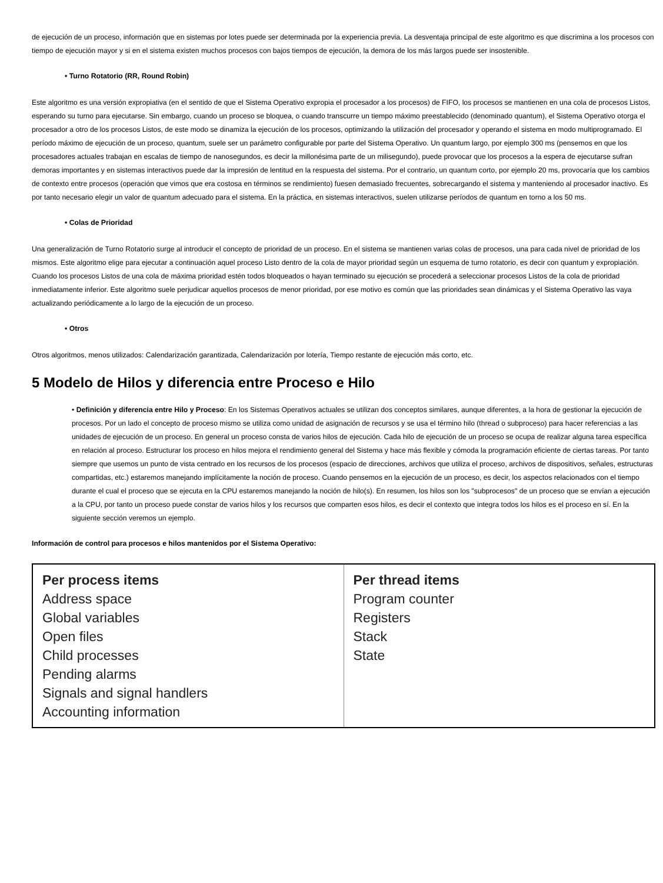de ejecución de un proceso, información que en sistemas por lotes puede ser determinada por la experiencia previa. La desventaja principal de este algoritmo es que discrimina a los procesos con tiempo de ejecución mayor y si en el sistema existen muchos procesos con bajos tiempos de ejecución, la demora de los más largos puede ser insostenible.
• Turno Rotatorio (RR, Round Robin)
Este algoritmo es una versión expropiativa (en el sentido de que el Sistema Operativo expropia el procesador a los procesos) de FIFO, los procesos se mantienen en una cola de procesos Listos, esperando su turno para ejecutarse. Sin embargo, cuando un proceso se bloquea, o cuando transcurre un tiempo máximo preestablecido (denominado quantum), el Sistema Operativo otorga el procesador a otro de los procesos Listos, de este modo se dinamiza la ejecución de los procesos, optimizando la utilización del procesador y operando el sistema en modo multiprogramado. El período máximo de ejecución de un proceso, quantum, suele ser un parámetro configurable por parte del Sistema Operativo. Un quantum largo, por ejemplo 300 ms (pensemos en que los procesadores actuales trabajan en escalas de tiempo de nanosegundos, es decir la millonésima parte de un milisegundo), puede provocar que los procesos a la espera de ejecutarse sufran demoras importantes y en sistemas interactivos puede dar la impresión de lentitud en la respuesta del sistema. Por el contrario, un quantum corto, por ejemplo 20 ms, provocaría que los cambios de contexto entre procesos (operación que vimos que era costosa en términos se rendimiento) fuesen demasiado frecuentes, sobrecargando el sistema y manteniendo al procesador inactivo. Es por tanto necesario elegir un valor de quantum adecuado para el sistema. En la práctica, en sistemas interactivos, suelen utilizarse períodos de quantum en torno a los 50 ms.
• Colas de Prioridad
Una generalización de Turno Rotatorio surge al introducir el concepto de prioridad de un proceso. En el sistema se mantienen varias colas de procesos, una para cada nivel de prioridad de los mismos. Este algoritmo elige para ejecutar a continuación aquel proceso Listo dentro de la cola de mayor prioridad según un esquema de turno rotatorio, es decir con quantum y expropiación. Cuando los procesos Listos de una cola de máxima prioridad estén todos bloqueados o hayan terminado su ejecución se procederá a seleccionar procesos Listos de la cola de prioridad inmediatamente inferior. Este algoritmo suele perjudicar aquellos procesos de menor prioridad, por ese motivo es común que las prioridades sean dinámicas y el Sistema Operativo las vaya actualizando periódicamente a lo largo de la ejecución de un proceso.
• Otros
Otros algoritmos, menos utilizados: Calendarización garantizada, Calendarización por lotería, Tiempo restante de ejecución más corto, etc.
5 Modelo de Hilos y diferencia entre Proceso e Hilo
• Definición y diferencia entre Hilo y Proceso: En los Sistemas Operativos actuales se utilizan dos conceptos similares, aunque diferentes, a la hora de gestionar la ejecución de procesos. Por un lado el concepto de proceso mismo se utiliza como unidad de asignación de recursos y se usa el término hilo (thread o subproceso) para hacer referencias a las unidades de ejecución de un proceso. En general un proceso consta de varios hilos de ejecución. Cada hilo de ejecución de un proceso se ocupa de realizar alguna tarea específica en relación al proceso. Estructurar los proceso en hilos mejora el rendimiento general del Sistema y hace más flexible y cómoda la programación eficiente de ciertas tareas. Por tanto siempre que usemos un punto de vista centrado en los recursos de los procesos (espacio de direcciones, archivos que utiliza el proceso, archivos de dispositivos, señales, estructuras compartidas, etc.) estaremos manejando implícitamente la noción de proceso. Cuando pensemos en la ejecución de un proceso, es decir, los aspectos relacionados con el tiempo durante el cual el proceso que se ejecuta en la CPU estaremos manejando la noción de hilo(s). En resumen, los hilos son los "subprocesos" de un proceso que se envían a ejecución a la CPU, por tanto un proceso puede constar de varios hilos y los recursos que comparten esos hilos, es decir el contexto que integra todos los hilos es el proceso en sí. En la siguiente sección veremos un ejemplo.
Información de control para procesos e hilos mantenidos por el Sistema Operativo:
| Per process items Address space Global variables Open files Child processes Pending alarms Signals and signal handlers Accounting information | Per thread items Program counter Registers Stack State |